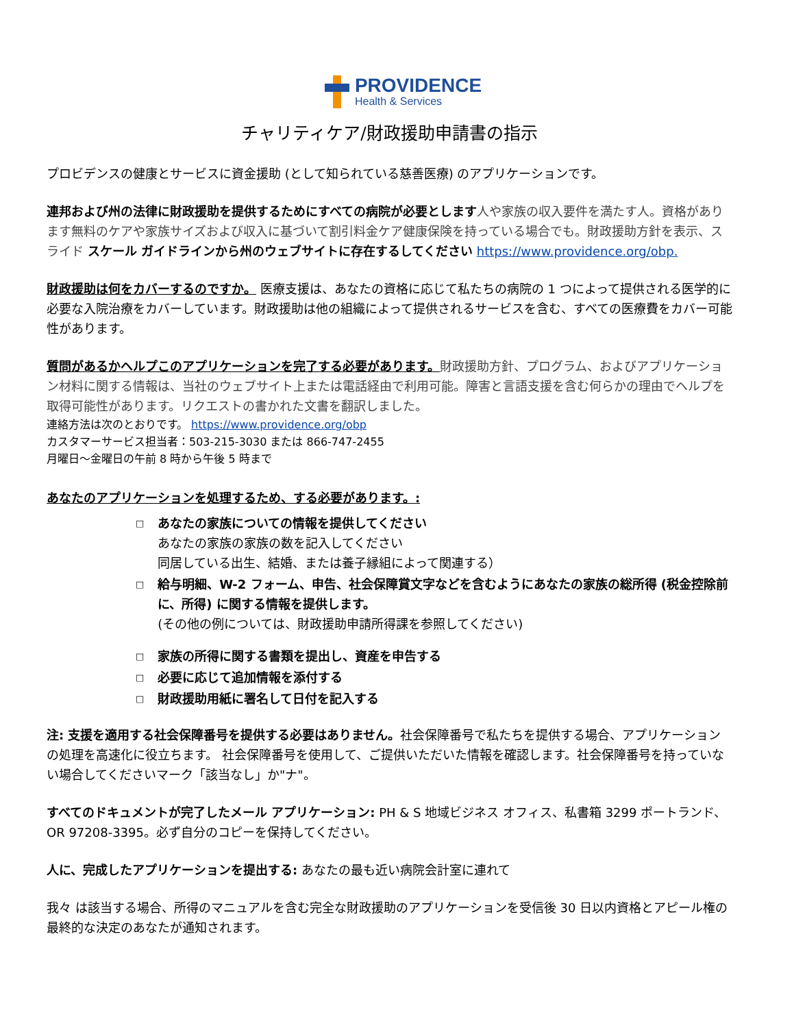PROVIDENCE
Health & Services
チャリティケア/財政援助申請書の指示
プロビデンスの健康とサービスに資金援助 (として知られている慈善医療) のアプリケーションです。
連邦および州の法律に財政援助を提供するためにすべての病院が必要とします 人や家族の収入要件を満たす人。資格があります無料のケアや家族サイズおよび収入に基づいて割引料金ケア健康保険を持っている場合でも。財政援助方針を表示、スライド スケール ガイドラインから州のウェブサイトに存在するしてください https://www.providence.org/obp.
財政援助は何をカバーするのですか。 医療支援は、あなたの資格に応じて私たちの病院の 1 つによって提供される医学的に必要な入院治療をカバーしています。財政援助は他の組織によって提供されるサービスを含む、すべての医療費をカバー可能性があります。
質問があるかヘルプこのアプリケーションを完了する必要があります。財政援助方針、プログラム、およびアプリケーション材料に関する情報は、当社のウェブサイト上または電話経由で利用可能。障害と言語支援を含む何らかの理由でヘルプを取得可能性があります。リクエストの書かれた文書を翻訳しました。
連絡方法は次のとおりです。 https://www.providence.org/obp
カスタマーサービス担当者：503-215-3030 または 866-747-2455
月曜日～金曜日の午前 8 時から午後 5 時まで
あなたのアプリケーションを処理するため、する必要があります。:
□
あなたの家族についての情報を提供してください
あなたの家族の家族の数を記入してください
同居している出生、結婚、または養子縁組によって関連する）
□
給与明細、W-2 フォーム、申告、社会保障賞文字などを含むようにあなたの家族の総所得 (税金控除前に、所得) に関する情報を提供します。
(その他の例については、財政援助申請所得課を参照してください)
□ 家族の所得に関する書類を提出し、資産を申告する
□ 必要に応じて追加情報を添付する
□ 財政援助用紙に署名して日付を記入する
注: 支援を適用する社会保障番号を提供する必要はありません。社会保障番号で私たちを提供する場合、アプリケーションの処理を高速化に役立ちます。 社会保障番号を使用して、ご提供いただいた情報を確認します。社会保障番号を持っていない場合してくださいマーク「該当なし」か"ナ"。
すべてのドキュメントが完了したメール アプリケーション: PH & S 地域ビジネス オフィス、私書箱 3299 ポートランド、OR 97208-3395。必ず自分のコピーを保持してください。
人に、完成したアプリケーションを提出する: あなたの最も近い病院会計室に連れて
我々 は該当する場合、所得のマニュアルを含む完全な財政援助のアプリケーションを受信後 30 日以内資格とアピール権の最終的な決定のあなたが通知されます。